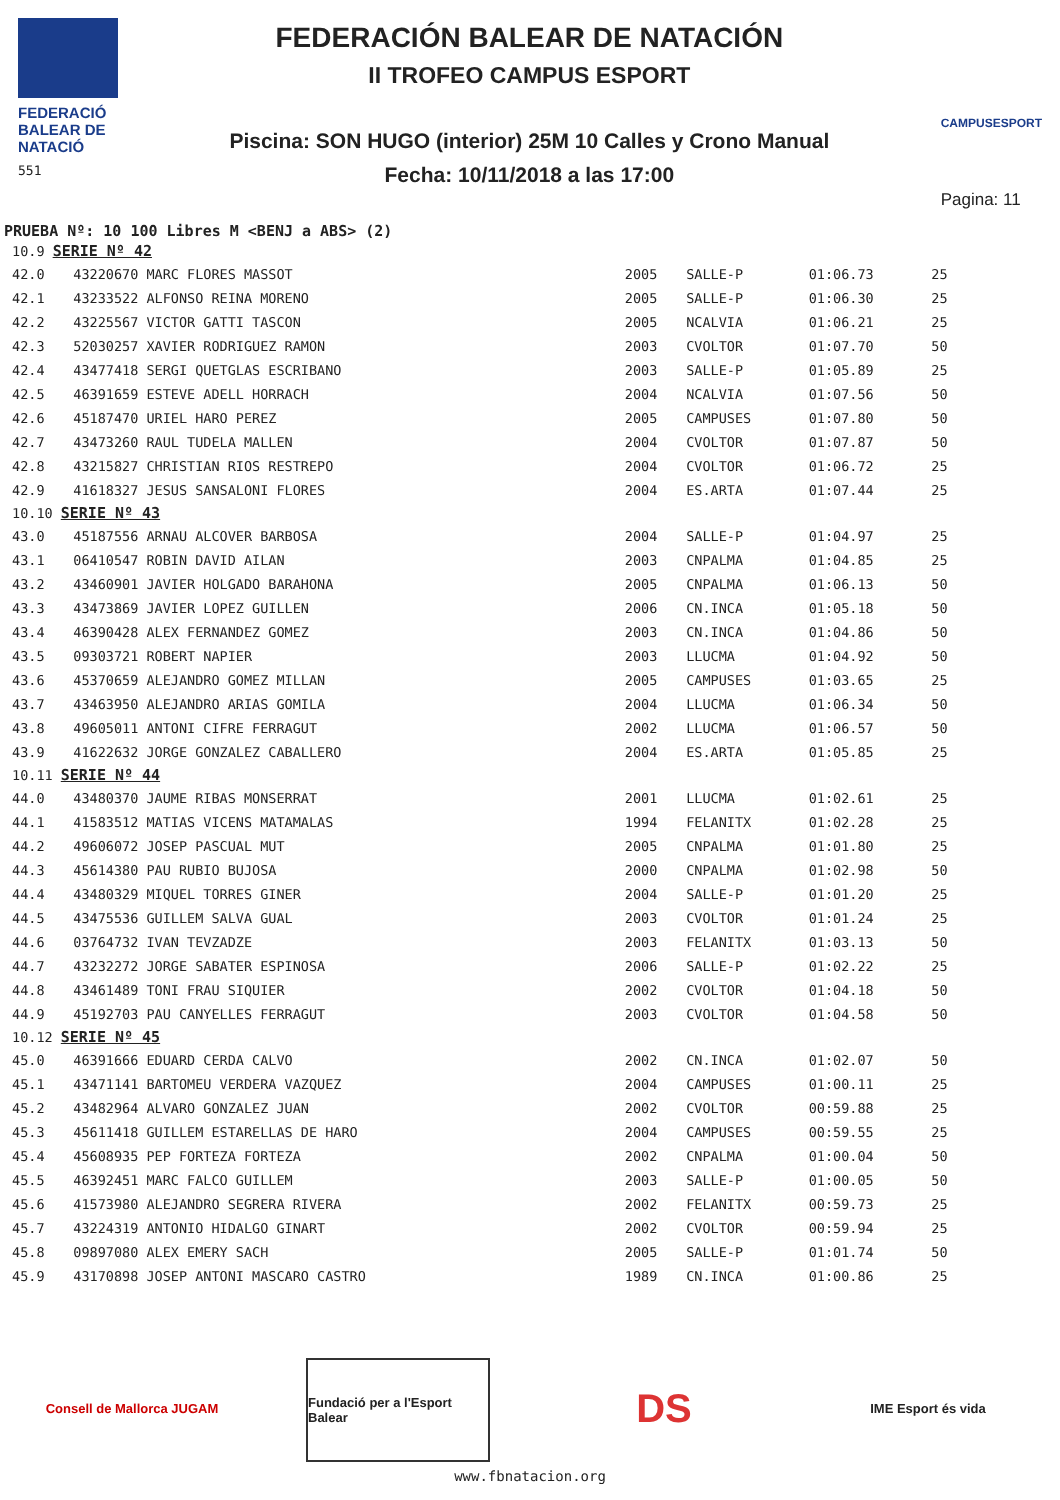FEDERACIÓ BALEAR DE NATACIÓ
551
FEDERACIÓN BALEAR DE NATACIÓN
II TROFEO CAMPUS ESPORT
Piscina: SON HUGO (interior) 25M 10 Calles y Crono Manual
Fecha: 10/11/2018 a las 17:00
CAMPUSESPORT
Pagina: 11
PRUEBA Nº: 10 100 Libres M <BENJ a ABS> (2)
| 10.9 SERIE Nº 42 | | | | | |
| 42.0 | 43220670 MARC FLORES MASSOT | 2005 | SALLE-P | 01:06.73 | 25 |
| 42.1 | 43233522 ALFONSO REINA MORENO | 2005 | SALLE-P | 01:06.30 | 25 |
| 42.2 | 43225567 VICTOR GATTI TASCON | 2005 | NCALVIA | 01:06.21 | 25 |
| 42.3 | 52030257 XAVIER RODRIGUEZ RAMON | 2003 | CVOLTOR | 01:07.70 | 50 |
| 42.4 | 43477418 SERGI QUETGLAS ESCRIBANO | 2003 | SALLE-P | 01:05.89 | 25 |
| 42.5 | 46391659 ESTEVE ADELL HORRACH | 2004 | NCALVIA | 01:07.56 | 50 |
| 42.6 | 45187470 URIEL HARO PEREZ | 2005 | CAMPUSES | 01:07.80 | 50 |
| 42.7 | 43473260 RAUL TUDELA MALLEN | 2004 | CVOLTOR | 01:07.87 | 50 |
| 42.8 | 43215827 CHRISTIAN RIOS RESTREPO | 2004 | CVOLTOR | 01:06.72 | 25 |
| 42.9 | 41618327 JESUS SANSALONI FLORES | 2004 | ES.ARTA | 01:07.44 | 25 |
| 10.10 SERIE Nº 43 | | | | | |
| 43.0 | 45187556 ARNAU ALCOVER BARBOSA | 2004 | SALLE-P | 01:04.97 | 25 |
| 43.1 | 06410547 ROBIN DAVID AILAN | 2003 | CNPALMA | 01:04.85 | 25 |
| 43.2 | 43460901 JAVIER HOLGADO BARAHONA | 2005 | CNPALMA | 01:06.13 | 50 |
| 43.3 | 43473869 JAVIER LOPEZ GUILLEN | 2006 | CN.INCA | 01:05.18 | 50 |
| 43.4 | 46390428 ALEX FERNANDEZ GOMEZ | 2003 | CN.INCA | 01:04.86 | 50 |
| 43.5 | 09303721 ROBERT NAPIER | 2003 | LLUCMA | 01:04.92 | 50 |
| 43.6 | 45370659 ALEJANDRO GOMEZ MILLAN | 2005 | CAMPUSES | 01:03.65 | 25 |
| 43.7 | 43463950 ALEJANDRO ARIAS GOMILA | 2004 | LLUCMA | 01:06.34 | 50 |
| 43.8 | 49605011 ANTONI CIFRE FERRAGUT | 2002 | LLUCMA | 01:06.57 | 50 |
| 43.9 | 41622632 JORGE GONZALEZ CABALLERO | 2004 | ES.ARTA | 01:05.85 | 25 |
| 10.11 SERIE Nº 44 | | | | | |
| 44.0 | 43480370 JAUME RIBAS MONSERRAT | 2001 | LLUCMA | 01:02.61 | 25 |
| 44.1 | 41583512 MATIAS VICENS MATAMALAS | 1994 | FELANITX | 01:02.28 | 25 |
| 44.2 | 49606072 JOSEP PASCUAL MUT | 2005 | CNPALMA | 01:01.80 | 25 |
| 44.3 | 45614380 PAU RUBIO BUJOSA | 2000 | CNPALMA | 01:02.98 | 50 |
| 44.4 | 43480329 MIQUEL TORRES GINER | 2004 | SALLE-P | 01:01.20 | 25 |
| 44.5 | 43475536 GUILLEM SALVA GUAL | 2003 | CVOLTOR | 01:01.24 | 25 |
| 44.6 | 03764732 IVAN TEVZADZE | 2003 | FELANITX | 01:03.13 | 50 |
| 44.7 | 43232272 JORGE SABATER ESPINOSA | 2006 | SALLE-P | 01:02.22 | 25 |
| 44.8 | 43461489 TONI FRAU SIQUIER | 2002 | CVOLTOR | 01:04.18 | 50 |
| 44.9 | 45192703 PAU CANYELLES FERRAGUT | 2003 | CVOLTOR | 01:04.58 | 50 |
| 10.12 SERIE Nº 45 | | | | | |
| 45.0 | 46391666 EDUARD CERDA CALVO | 2002 | CN.INCA | 01:02.07 | 50 |
| 45.1 | 43471141 BARTOMEU VERDERA VAZQUEZ | 2004 | CAMPUSES | 01:00.11 | 25 |
| 45.2 | 43482964 ALVARO GONZALEZ JUAN | 2002 | CVOLTOR | 00:59.88 | 25 |
| 45.3 | 45611418 GUILLEM ESTARELLAS DE HARO | 2004 | CAMPUSES | 00:59.55 | 25 |
| 45.4 | 45608935 PEP FORTEZA FORTEZA | 2002 | CNPALMA | 01:00.04 | 50 |
| 45.5 | 46392451 MARC FALCO GUILLEM | 2003 | SALLE-P | 01:00.05 | 50 |
| 45.6 | 41573980 ALEJANDRO SEGRERA RIVERA | 2002 | FELANITX | 00:59.73 | 25 |
| 45.7 | 43224319 ANTONIO HIDALGO GINART | 2002 | CVOLTOR | 00:59.94 | 25 |
| 45.8 | 09897080 ALEX EMERY SACH | 2005 | SALLE-P | 01:01.74 | 50 |
| 45.9 | 43170898 JOSEP ANTONI MASCARO CASTRO | 1989 | CN.INCA | 01:00.86 | 25 |
Consell de Mallorca JUGAM
Fundació per a l'Esport Balear
DS
IME Esport és vida
www.fbnatacion.org